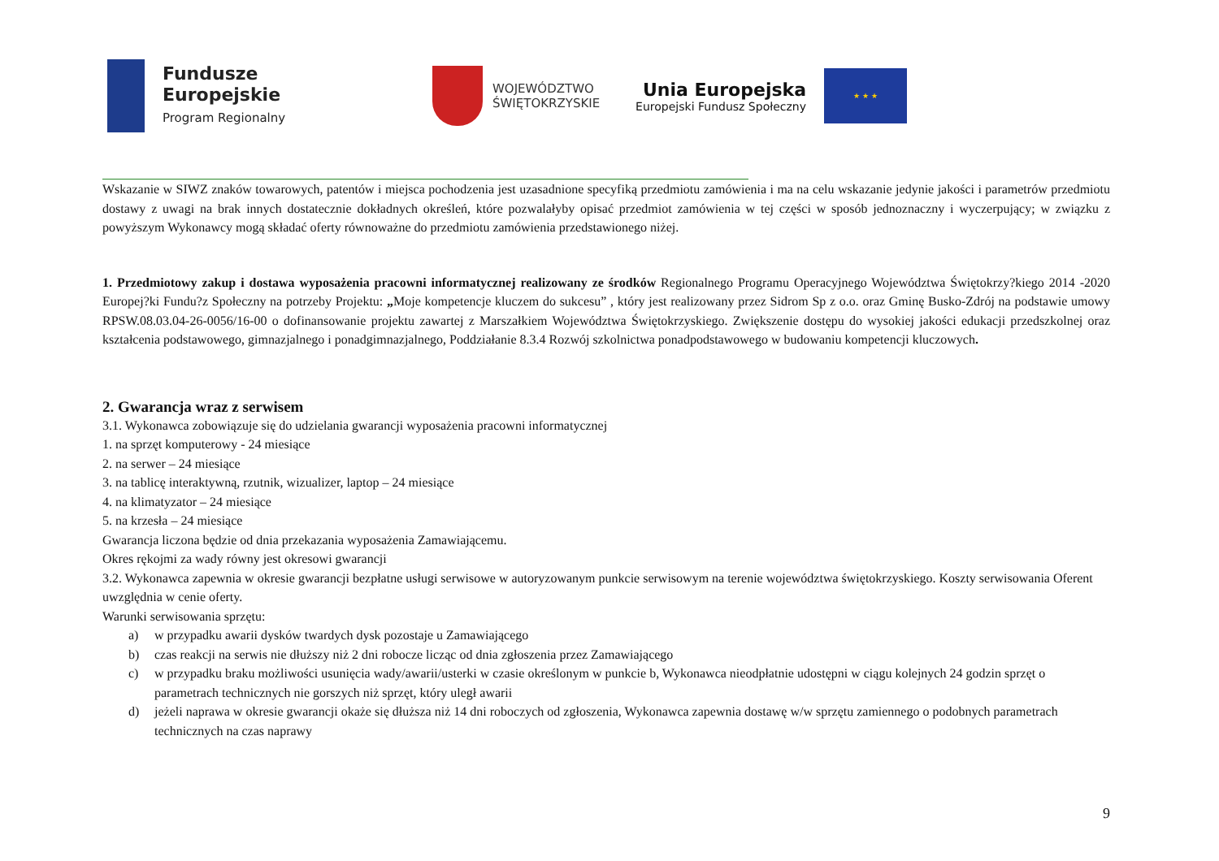Fundusze
Europejskie
Program Regionalny
WOJEWÓDZTWO
ŚWIĘTOKRZYSKIE
Unia Europejska
Europejski Fundusz Społeczny
★ ★ ★
Wskazanie w SIWZ znaków towarowych, patentów i miejsca pochodzenia jest uzasadnione specyfiką przedmiotu zamówienia i ma na celu wskazanie jedynie jakości i parametrów przedmiotu dostawy z uwagi na brak innych dostatecznie dokładnych określeń, które pozwalałyby opisać przedmiot zamówienia w tej części w sposób jednoznaczny i wyczerpujący; w związku z powyższym Wykonawcy mogą składać oferty równoważne do przedmiotu zamówienia przedstawionego niżej.
1. Przedmiotowy zakup i dostawa wyposażenia pracowni informatycznej realizowany ze środków Regionalnego Programu Operacyjnego Województwa Świętokrzy?kiego 2014 -2020 Europej?ki Fundu?z Społeczny na potrzeby Projektu: „Moje kompetencje kluczem do sukcesu” , który jest realizowany przez Sidrom Sp z o.o. oraz Gminę Busko-Zdrój na podstawie umowy RPSW.08.03.04-26-0056/16-00 o dofinansowanie projektu zawartej z Marszałkiem Województwa Świętokrzyskiego. Zwiększenie dostępu do wysokiej jakości edukacji przedszkolnej oraz kształcenia podstawowego, gimnazjalnego i ponadgimnazjalnego, Poddziałanie 8.3.4 Rozwój szkolnictwa ponadpodstawowego w budowaniu kompetencji kluczowych.
2. Gwarancja wraz z serwisem
3.1. Wykonawca zobowiązuje się do udzielania gwarancji wyposażenia pracowni informatycznej
1. na sprzęt komputerowy - 24 miesiące
2. na serwer – 24 miesiące
3. na tablicę interaktywną, rzutnik, wizualizer, laptop – 24 miesiące
4. na klimatyzator – 24 miesiące
5. na krzesła – 24 miesiące
Gwarancja liczona będzie od dnia przekazania wyposażenia Zamawiającemu.
Okres rękojmi za wady równy jest okresowi gwarancji
3.2. Wykonawca zapewnia w okresie gwarancji bezpłatne usługi serwisowe w autoryzowanym punkcie serwisowym na terenie województwa świętokrzyskiego. Koszty serwisowania Oferent uwzględnia w cenie oferty.
Warunki serwisowania sprzętu:
a) w przypadku awarii dysków twardych dysk pozostaje u Zamawiającego
b) czas reakcji na serwis nie dłuższy niż 2 dni robocze licząc od dnia zgłoszenia przez Zamawiającego
c) w przypadku braku możliwości usunięcia wady/awarii/usterki w czasie określonym w punkcie b, Wykonawca nieodpłatnie udostępni w ciągu kolejnych 24 godzin sprzęt o parametrach technicznych nie gorszych niż sprzęt, który uległ awarii
d) jeżeli naprawa w okresie gwarancji okaże się dłuższa niż 14 dni roboczych od zgłoszenia, Wykonawca zapewnia dostawę w/w sprzętu zamiennego o podobnych parametrach technicznych na czas naprawy
9